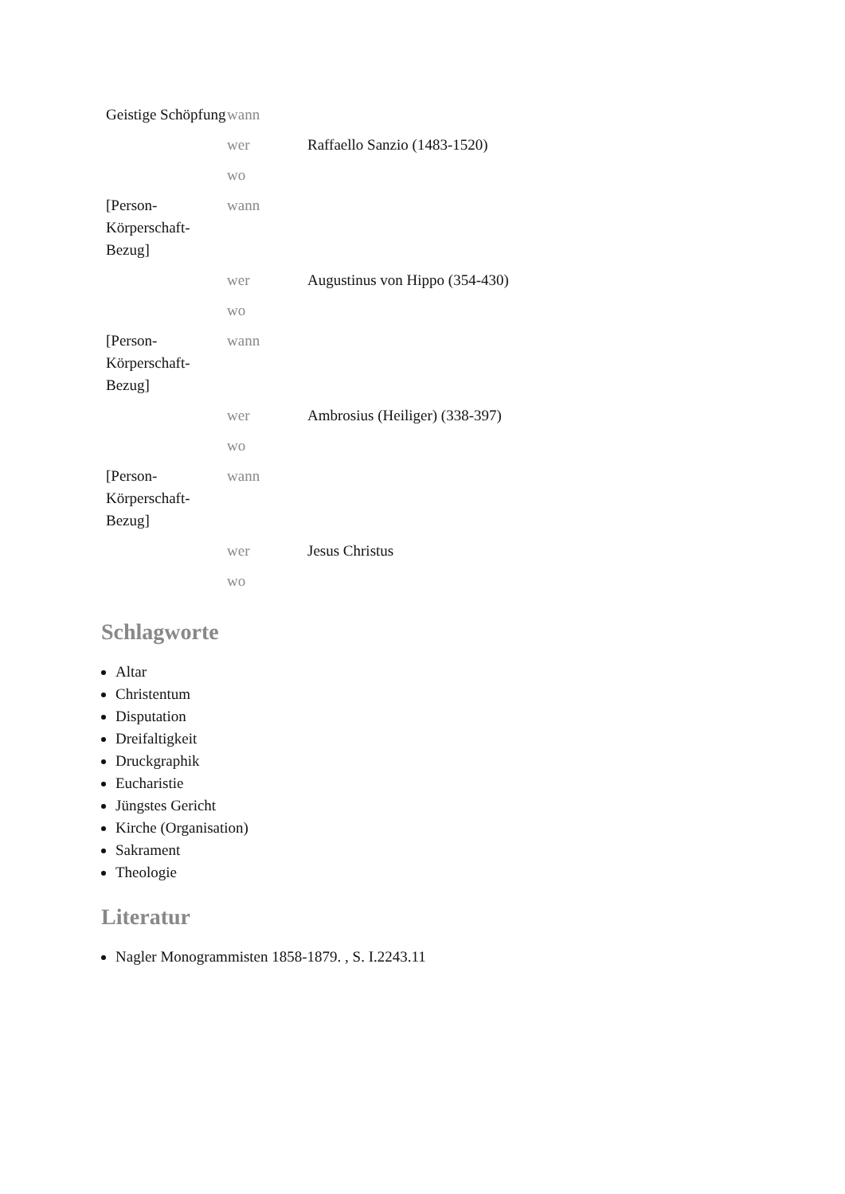| Geistige Schöpfung | wann | |
| | wer | Raffaello Sanzio (1483-1520) |
| | wo | |
| [Person-Körperschaft-Bezug] | wann | |
| | wer | Augustinus von Hippo (354-430) |
| | wo | |
| [Person-Körperschaft-Bezug] | wann | |
| | wer | Ambrosius (Heiliger) (338-397) |
| | wo | |
| [Person-Körperschaft-Bezug] | wann | |
| | wer | Jesus Christus |
| | wo | |
Schlagworte
Altar
Christentum
Disputation
Dreifaltigkeit
Druckgraphik
Eucharistie
Jüngstes Gericht
Kirche (Organisation)
Sakrament
Theologie
Literatur
Nagler Monogrammisten 1858-1879. , S. I.2243.11